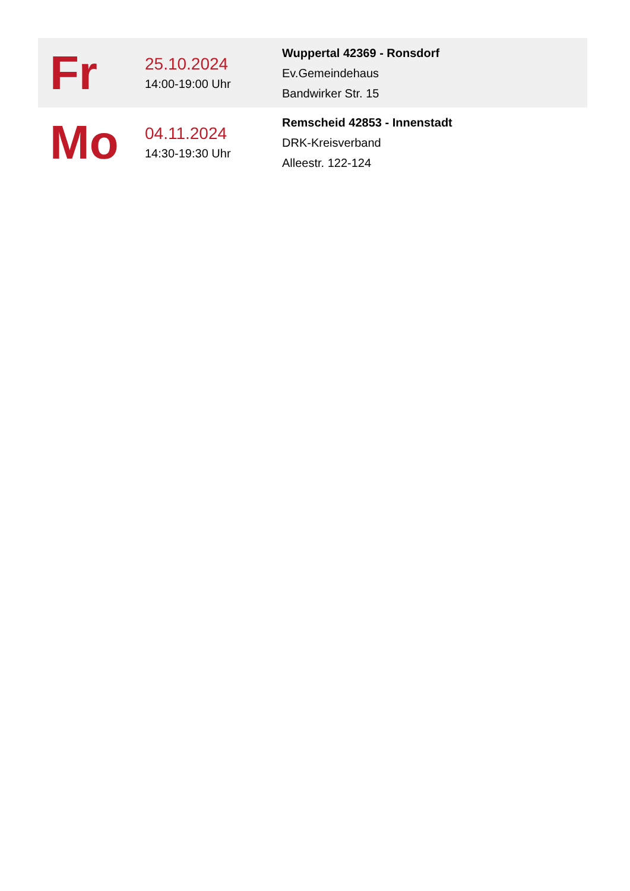| Fr | 25.10.2024 14:00-19:00 Uhr | Wuppertal 42369 - Ronsdorf Ev.Gemeindehaus Bandwirker Str. 15 |
| Mo | 04.11.2024 14:30-19:30 Uhr | Remscheid 42853 - Innenstadt DRK-Kreisverband Alleestr. 122-124 |